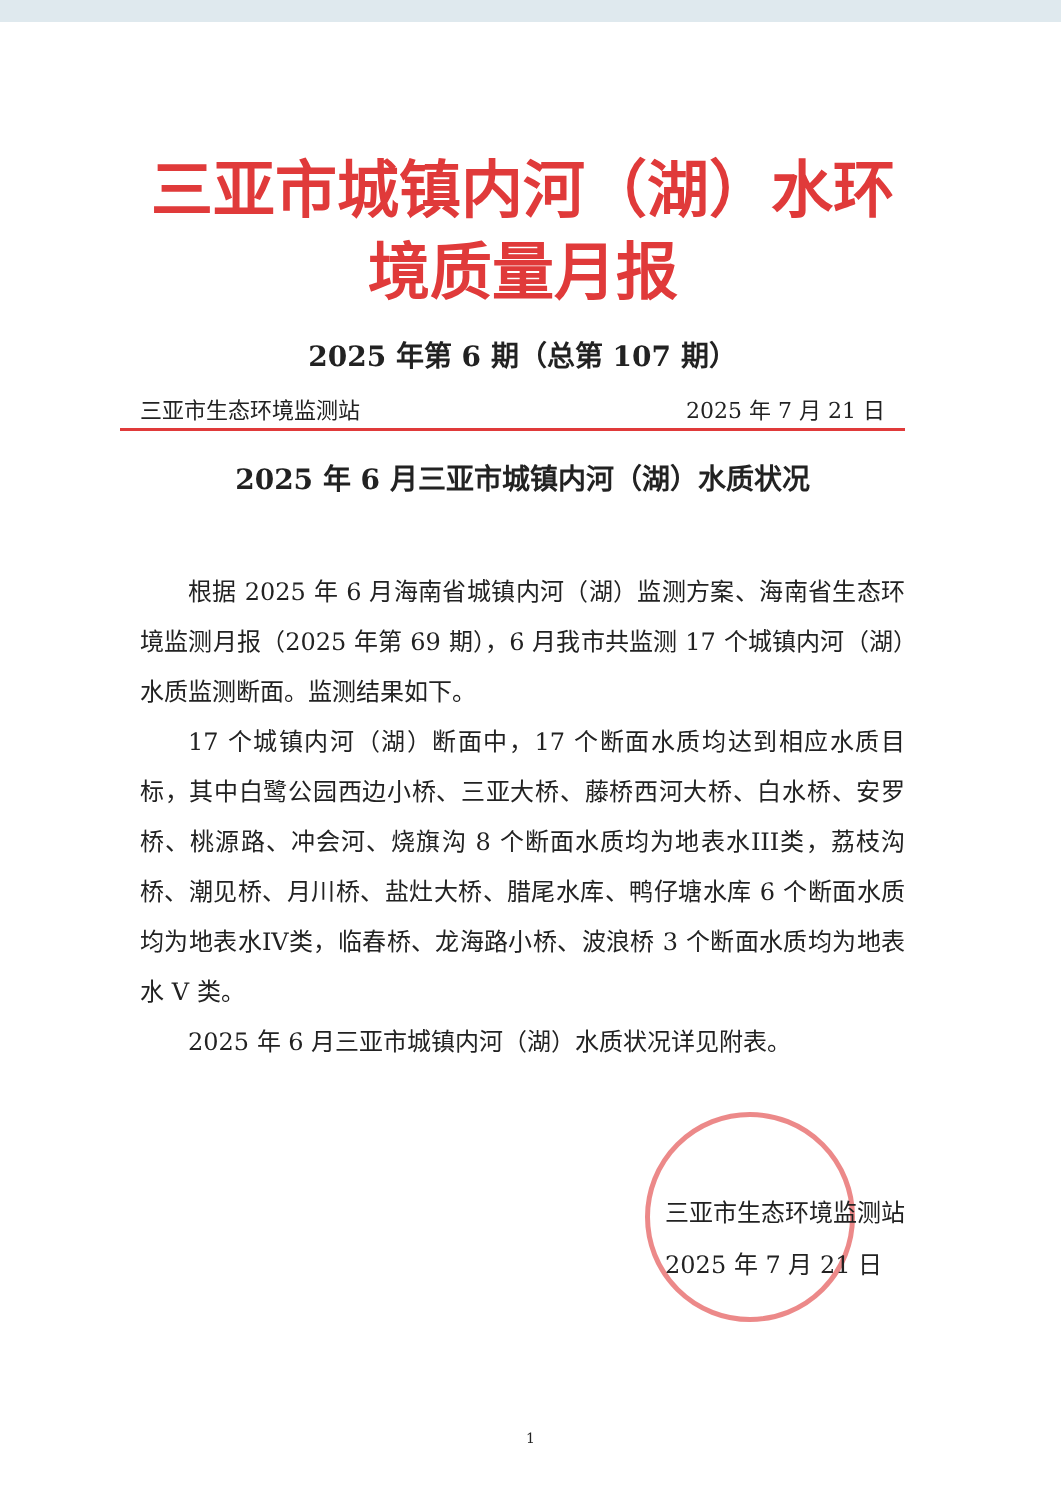三亚市城镇内河（湖）水环
境质量月报
2025 年第 6 期（总第 107 期）
三亚市生态环境监测站 2025 年 7 月 21 日
2025 年 6 月三亚市城镇内河（湖）水质状况
根据 2025 年 6 月海南省城镇内河（湖）监测方案、海南省生态环境监测月报（2025 年第 69 期），6 月我市共监测 17 个城镇内河（湖）水质监测断面。监测结果如下。
17 个城镇内河（湖）断面中，17 个断面水质均达到相应水质目标，其中白鹭公园西边小桥、三亚大桥、藤桥西河大桥、白水桥、安罗桥、桃源路、冲会河、烧旗沟 8 个断面水质均为地表水III类，荔枝沟桥、潮见桥、月川桥、盐灶大桥、腊尾水库、鸭仔塘水库 6 个断面水质均为地表水IV类，临春桥、龙海路小桥、波浪桥 3 个断面水质均为地表水 V 类。
2025 年 6 月三亚市城镇内河（湖）水质状况详见附表。
三亚市生态环境监测站
2025 年 7 月 21 日
1